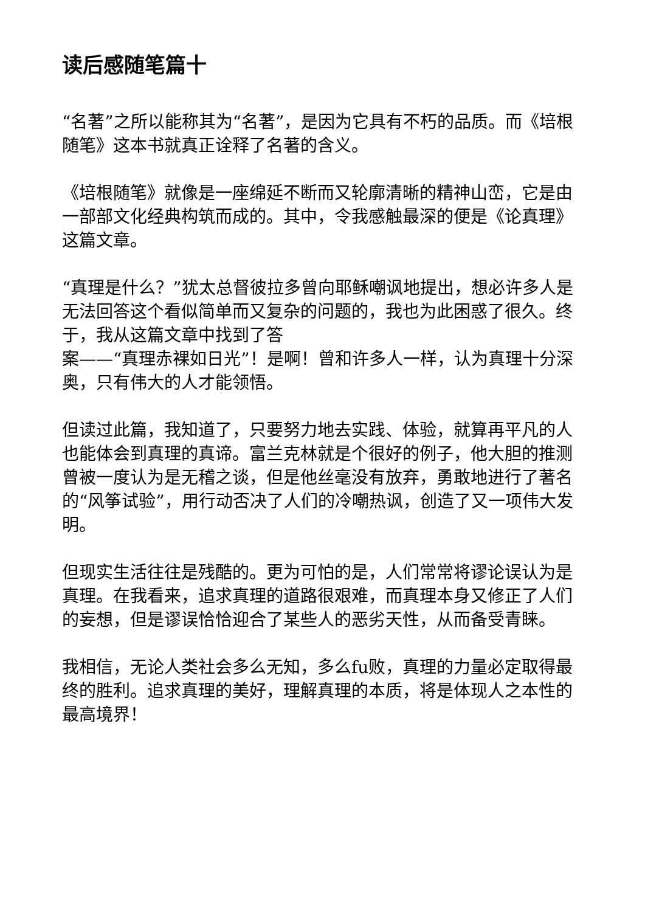读后感随笔篇十
“名著”之所以能称其为“名著”，是因为它具有不朽的品质。而《培根随笔》这本书就真正诠释了名著的含义。
《培根随笔》就像是一座绵延不断而又轮廓清晰的精神山峦，它是由一部部文化经典构筑而成的。其中，令我感触最深的便是《论真理》这篇文章。
“真理是什么？”犹太总督彼拉多曾向耶稣嘲讽地提出，想必许多人是无法回答这个看似简单而又复杂的问题的，我也为此困惑了很久。终于，我从这篇文章中找到了答
案——“真理赤裸如日光”！是啊！曾和许多人一样，认为真理十分深奥，只有伟大的人才能领悟。
但读过此篇，我知道了，只要努力地去实践、体验，就算再平凡的人也能体会到真理的真谛。富兰克林就是个很好的例子，他大胆的推测曾被一度认为是无稽之谈，但是他丝毫没有放弃，勇敢地进行了著名的“风筝试验”，用行动否决了人们的冷嘲热讽，创造了又一项伟大发明。
但现实生活往往是残酷的。更为可怕的是，人们常常将谬论误认为是真理。在我看来，追求真理的道路很艰难，而真理本身又修正了人们的妄想，但是谬误恰恰迎合了某些人的恶劣天性，从而备受青睐。
我相信，无论人类社会多么无知，多么fu败，真理的力量必定取得最终的胜利。追求真理的美好，理解真理的本质，将是体现人之本性的最高境界！